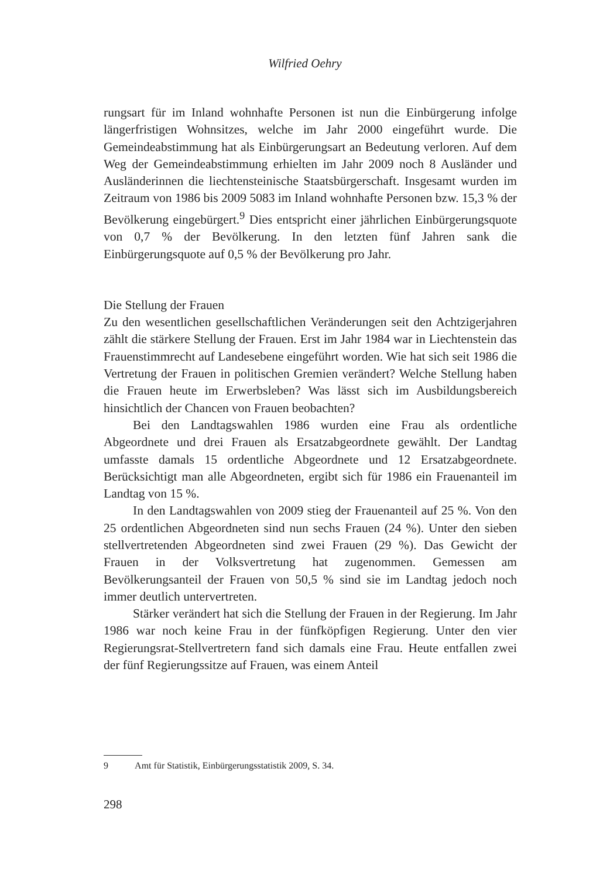Wilfried Oehry
rungsart für im Inland wohnhafte Personen ist nun die Einbürgerung infolge längerfristigen Wohnsitzes, welche im Jahr 2000 eingeführt wurde. Die Gemeindeabstimmung hat als Einbürgerungsart an Bedeutung verloren. Auf dem Weg der Gemeindeabstimmung erhielten im Jahr 2009 noch 8 Ausländer und Ausländerinnen die liechtensteinische Staatsbürgerschaft. Insgesamt wurden im Zeitraum von 1986 bis 2009 5083 im Inland wohnhafte Personen bzw. 15,3 % der Bevölkerung eingebürgert.<sup>9</sup> Dies entspricht einer jährlichen Einbürgerungsquote von 0,7 % der Bevölkerung. In den letzten fünf Jahren sank die Einbürgerungsquote auf 0,5 % der Bevölkerung pro Jahr.
Die Stellung der Frauen
Zu den wesentlichen gesellschaftlichen Veränderungen seit den Achtzigerjahren zählt die stärkere Stellung der Frauen. Erst im Jahr 1984 war in Liechtenstein das Frauenstimmrecht auf Landesebene eingeführt worden. Wie hat sich seit 1986 die Vertretung der Frauen in politischen Gremien verändert? Welche Stellung haben die Frauen heute im Erwerbsleben? Was lässt sich im Ausbildungsbereich hinsichtlich der Chancen von Frauen beobachten?
Bei den Landtagswahlen 1986 wurden eine Frau als ordentliche Abgeordnete und drei Frauen als Ersatzabgeordnete gewählt. Der Landtag umfasste damals 15 ordentliche Abgeordnete und 12 Ersatzabgeordnete. Berücksichtigt man alle Abgeordneten, ergibt sich für 1986 ein Frauenanteil im Landtag von 15 %.
In den Landtagswahlen von 2009 stieg der Frauenanteil auf 25 %. Von den 25 ordentlichen Abgeordneten sind nun sechs Frauen (24 %). Unter den sieben stellvertretenden Abgeordneten sind zwei Frauen (29 %). Das Gewicht der Frauen in der Volksvertretung hat zugenommen. Gemessen am Bevölkerungsanteil der Frauen von 50,5 % sind sie im Landtag jedoch noch immer deutlich untervertreten.
Stärker verändert hat sich die Stellung der Frauen in der Regierung. Im Jahr 1986 war noch keine Frau in der fünfköpfigen Regierung. Unter den vier Regierungsrat-Stellvertretern fand sich damals eine Frau. Heute entfallen zwei der fünf Regierungssitze auf Frauen, was einem Anteil
9 Amt für Statistik, Einbürgerungsstatistik 2009, S. 34.
298